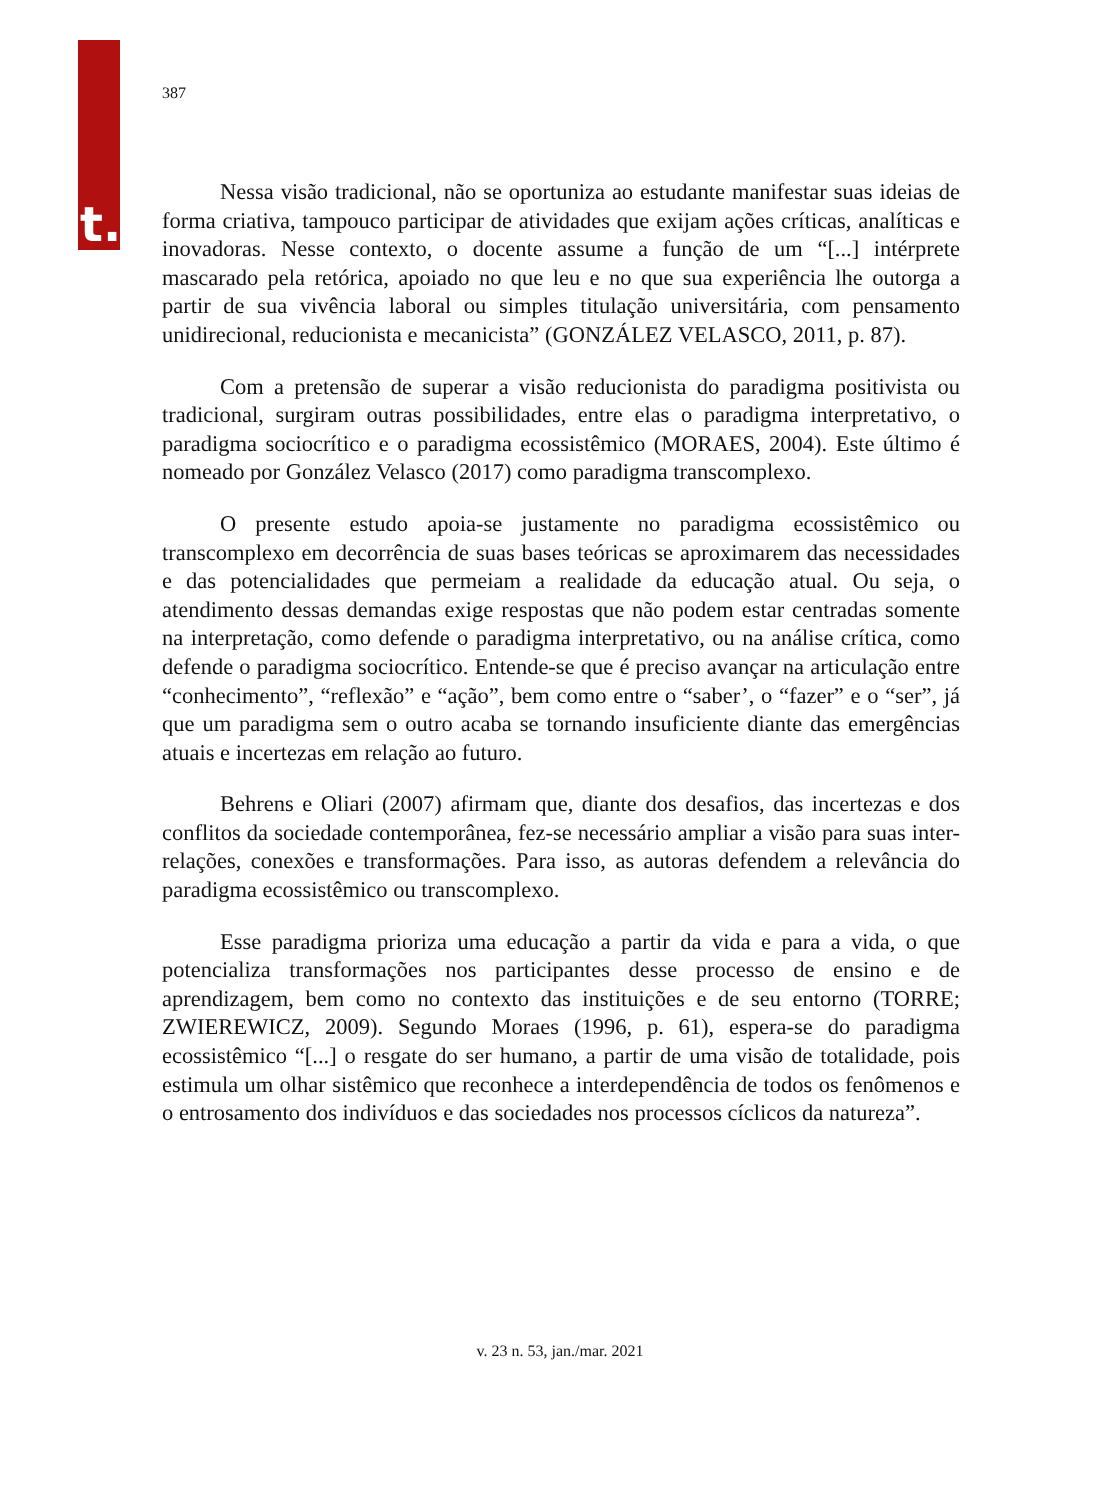t.
387
Nessa visão tradicional, não se oportuniza ao estudante manifestar suas ideias de forma criativa, tampouco participar de atividades que exijam ações críticas, analíticas e inovadoras. Nesse contexto, o docente assume a função de um “[...] intérprete mascarado pela retórica, apoiado no que leu e no que sua experiência lhe outorga a partir de sua vivência laboral ou simples titulação universitária, com pensamento unidirecional, reducionista e mecanicista” (GONZÁLEZ VELASCO, 2011, p. 87).
Com a pretensão de superar a visão reducionista do paradigma positivista ou tradicional, surgiram outras possibilidades, entre elas o paradigma interpretativo, o paradigma sociocrítico e o paradigma ecossistêmico (MORAES, 2004). Este último é nomeado por González Velasco (2017) como paradigma transcomplexo.
O presente estudo apoia-se justamente no paradigma ecossistêmico ou transcomplexo em decorrência de suas bases teóricas se aproximarem das necessidades e das potencialidades que permeiam a realidade da educação atual. Ou seja, o atendimento dessas demandas exige respostas que não podem estar centradas somente na interpretação, como defende o paradigma interpretativo, ou na análise crítica, como defende o paradigma sociocrítico. Entende-se que é preciso avançar na articulação entre “conhecimento”, “reflexão” e “ação”, bem como entre o “saber’, o “fazer” e o “ser”, já que um paradigma sem o outro acaba se tornando insuficiente diante das emergências atuais e incertezas em relação ao futuro.
Behrens e Oliari (2007) afirmam que, diante dos desafios, das incertezas e dos conflitos da sociedade contemporânea, fez-se necessário ampliar a visão para suas inter-relações, conexões e transformações. Para isso, as autoras defendem a relevância do paradigma ecossistêmico ou transcomplexo.
Esse paradigma prioriza uma educação a partir da vida e para a vida, o que potencializa transformações nos participantes desse processo de ensino e de aprendizagem, bem como no contexto das instituições e de seu entorno (TORRE; ZWIEREWICZ, 2009). Segundo Moraes (1996, p. 61), espera-se do paradigma ecossistêmico “[...] o resgate do ser humano, a partir de uma visão de totalidade, pois estimula um olhar sistêmico que reconhece a interdependência de todos os fenômenos e o entrosamento dos indivíduos e das sociedades nos processos cíclicos da natureza”.
v. 23 n. 53, jan./mar. 2021